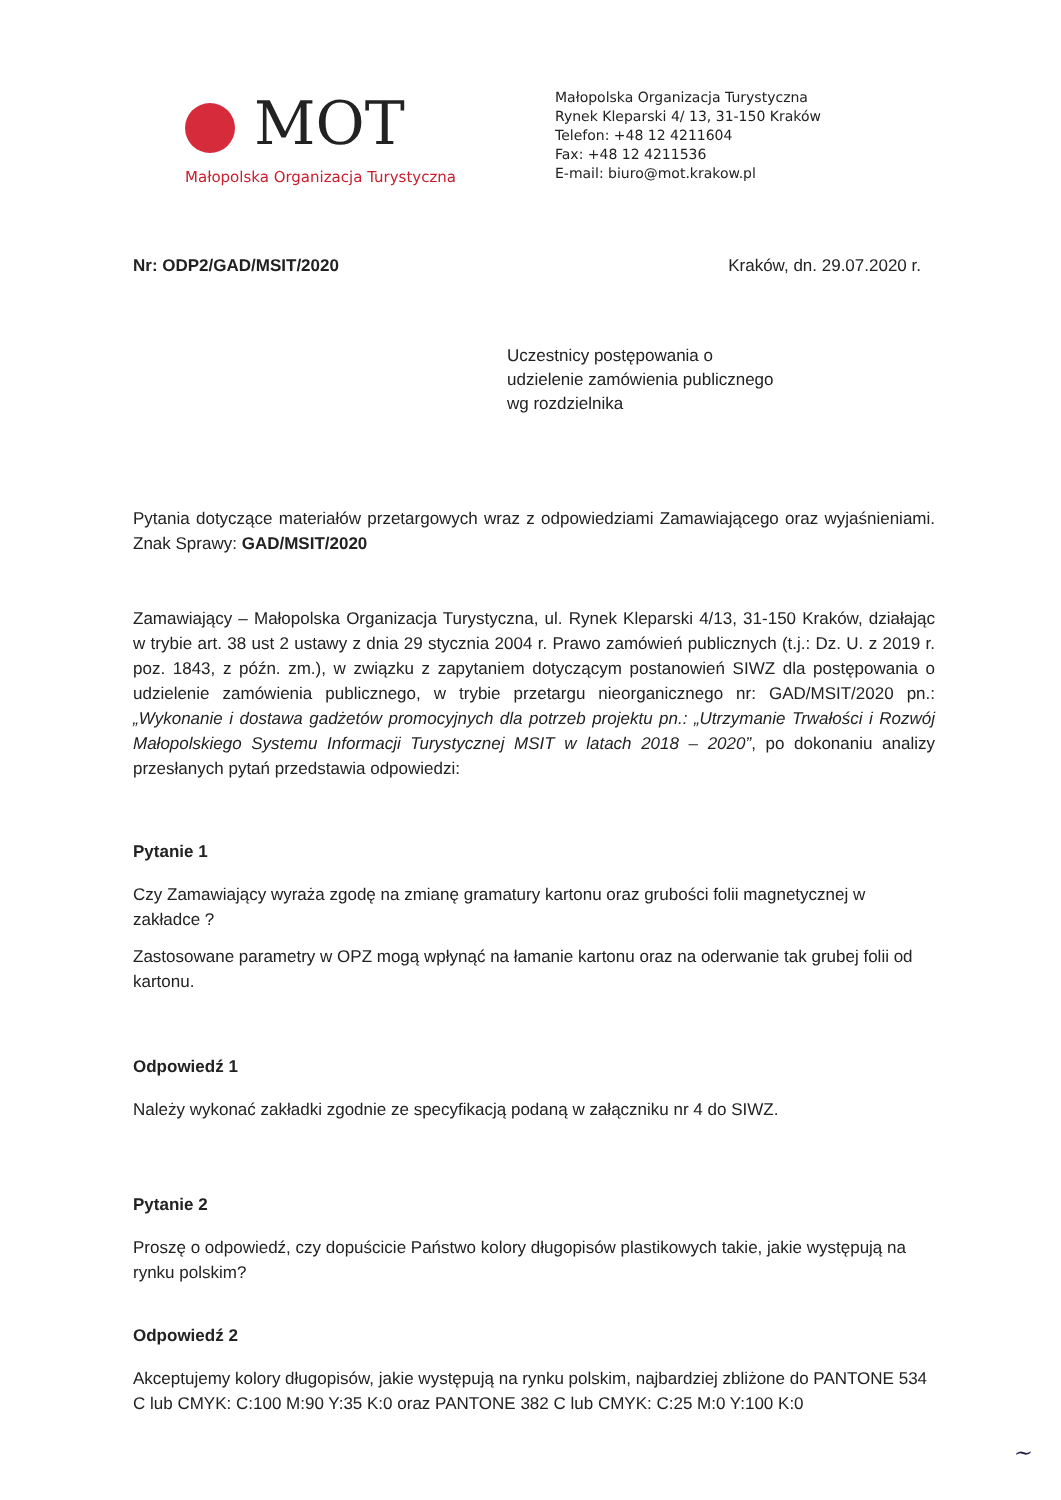MOT
Małopolska Organizacja Turystyczna
Małopolska Organizacja Turystyczna
Rynek Kleparski 4/ 13, 31-150 Kraków
Telefon: +48 12 4211604
Fax: +48 12 4211536
E-mail: biuro@mot.krakow.pl
Nr: ODP2/GAD/MSIT/2020 Kraków, dn. 29.07.2020 r.
Uczestnicy postępowania o
udzielenie zamówienia publicznego
wg rozdzielnika
Pytania dotyczące materiałów przetargowych wraz z odpowiedziami Zamawiającego oraz wyjaśnieniami. Znak Sprawy: GAD/MSIT/2020
Zamawiający – Małopolska Organizacja Turystyczna, ul. Rynek Kleparski 4/13, 31-150 Kraków, działając w trybie art. 38 ust 2 ustawy z dnia 29 stycznia 2004 r. Prawo zamówień publicznych (t.j.: Dz. U. z 2019 r. poz. 1843, z późn. zm.), w związku z zapytaniem dotyczącym postanowień SIWZ dla postępowania o udzielenie zamówienia publicznego, w trybie przetargu nieorganicznego nr: GAD/MSIT/2020 pn.: „Wykonanie i dostawa gadżetów promocyjnych dla potrzeb projektu pn.: „Utrzymanie Trwałości i Rozwój Małopolskiego Systemu Informacji Turystycznej MSIT w latach 2018 – 2020”, po dokonaniu analizy przesłanych pytań przedstawia odpowiedzi:
Pytanie 1
Czy Zamawiający wyraża zgodę na zmianę gramatury kartonu oraz grubości folii magnetycznej w zakładce ?
Zastosowane parametry w OPZ mogą wpłynąć na łamanie kartonu oraz na oderwanie tak grubej folii od kartonu.
Odpowiedź 1
Należy wykonać zakładki zgodnie ze specyfikacją podaną w załączniku nr 4 do SIWZ.
Pytanie 2
Proszę o odpowiedź, czy dopuścicie Państwo kolory długopisów plastikowych takie, jakie występują na rynku polskim?
Odpowiedź 2
Akceptujemy kolory długopisów, jakie występują na rynku polskim, najbardziej zbliżone do PANTONE 534 C lub CMYK: C:100 M:90 Y:35 K:0 oraz PANTONE 382 C lub CMYK: C:25 M:0 Y:100 K:0
~